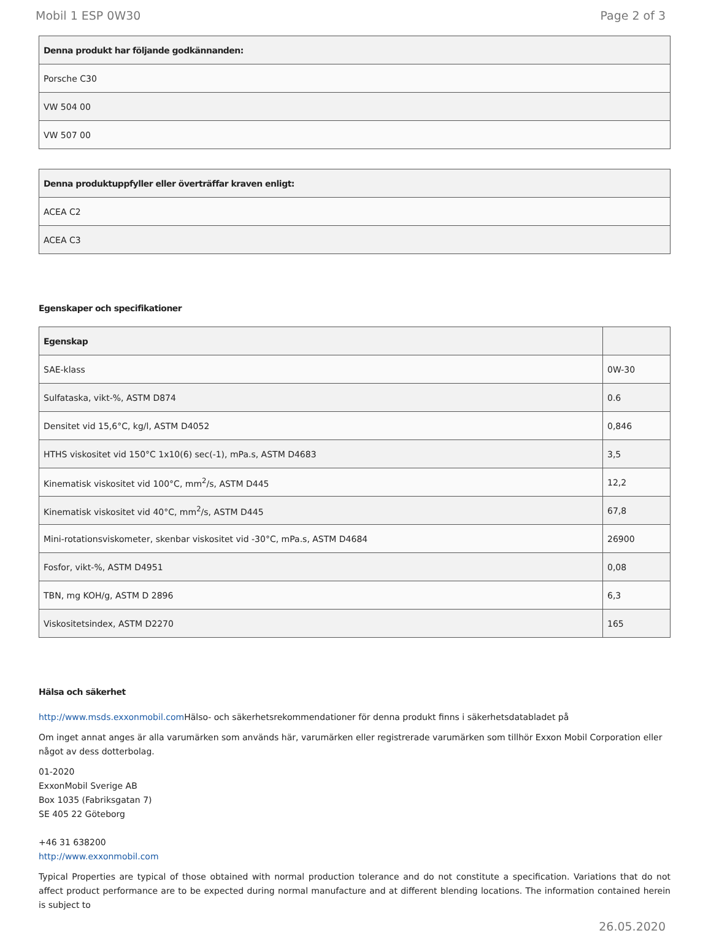Mobil 1 ESP 0W30 Page 2 of 3
| Denna produkt har följande godkännanden: |
| --- |
| Porsche C30 |
| VW 504 00 |
| VW 507 00 |
| Denna produktuppfyller eller överträffar kraven enligt: |
| --- |
| ACEA C2 |
| ACEA C3 |
Egenskaper och specifikationer
| Egenskap | |
| --- | --- |
| SAE-klass | 0W-30 |
| Sulfataska, vikt-%, ASTM D874 | 0.6 |
| Densitet vid 15,6°C, kg/l, ASTM D4052 | 0,846 |
| HTHS viskositet vid 150°C 1x10(6) sec(-1), mPa.s, ASTM D4683 | 3,5 |
| Kinematisk viskositet vid 100°C, mm<sup>2</sup>/s, ASTM D445 | 12,2 |
| Kinematisk viskositet vid 40°C, mm<sup>2</sup>/s, ASTM D445 | 67,8 |
| Mini-rotationsviskometer, skenbar viskositet vid -30°C, mPa.s, ASTM D4684 | 26900 |
| Fosfor, vikt-%, ASTM D4951 | 0,08 |
| TBN, mg KOH/g, ASTM D 2896 | 6,3 |
| Viskositetsindex, ASTM D2270 | 165 |
Hälsa och säkerhet
http://www.msds.exxonmobil.com Hälso- och säkerhetsrekommendationer för denna produkt finns i säkerhetsdatabladet på
Om inget annat anges är alla varumärken som används här, varumärken eller registrerade varumärken som tillhör Exxon Mobil Corporation eller något av dess dotterbolag.
01-2020
ExxonMobil Sverige AB
Box 1035 (Fabriksgatan 7)
SE 405 22 Göteborg
+46 31 638200
http://www.exxonmobil.com
Typical Properties are typical of those obtained with normal production tolerance and do not constitute a specification. Variations that do not affect product performance are to be expected during normal manufacture and at different blending locations. The information contained herein is subject to
26.05.2020